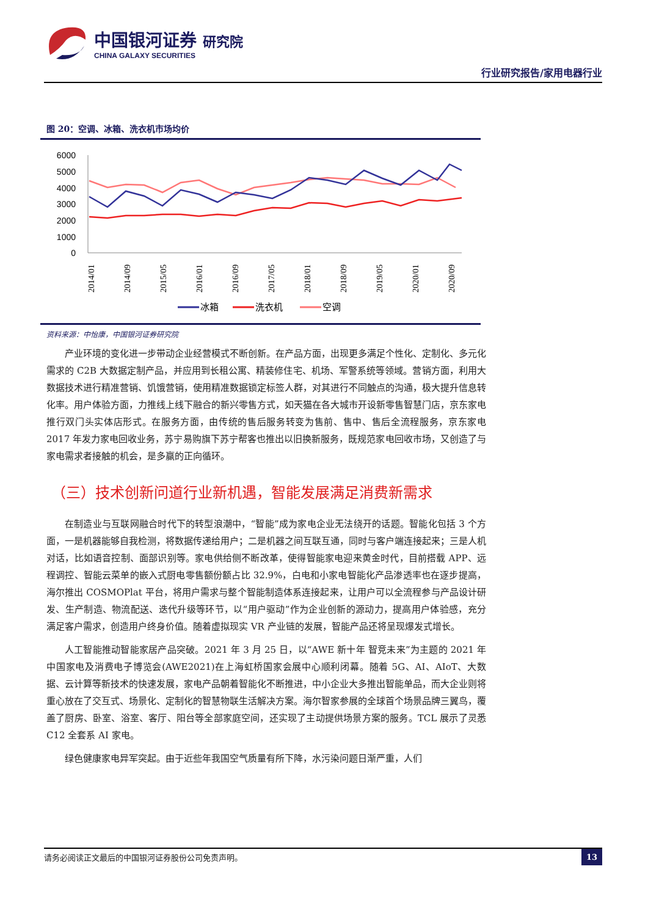中国银河证券 研究院
CHINA GALAXY SECURITIES
行业研究报告/家用电器行业
图 20：空调、冰箱、洗衣机市场均价
6000
5000
4000
3000
2000
1000
0
2014/01
2014/09
2015/05
2016/01
2016/09
2017/05
2018/01
2018/09
2019/05
2020/01
2020/09
冰箱
洗衣机
空调
资料来源：中怡康，中国银河证券研究院
产业环境的变化进一步带动企业经营模式不断创新。在产品方面，出现更多满足个性化、定制化、多元化需求的 C2B 大数据定制产品，并应用到长租公寓、精装修住宅、机场、军警系统等领域。营销方面，利用大数据技术进行精准营销、饥饿营销，使用精准数据锁定标签人群，对其进行不同触点的沟通，极大提升信息转化率。用户体验方面，力推线上线下融合的新兴零售方式，如天猫在各大城市开设新零售智慧门店，京东家电推行双门头实体店形式。在服务方面，由传统的售后服务转变为售前、售中、售后全流程服务，京东家电 2017 年发力家电回收业务，苏宁易购旗下苏宁帮客也推出以旧换新服务，既规范家电回收市场，又创造了与家电需求者接触的机会，是多赢的正向循环。
（三）技术创新问道行业新机遇，智能发展满足消费新需求
在制造业与互联网融合时代下的转型浪潮中，“智能”成为家电企业无法绕开的话题。智能化包括 3 个方面，一是机器能够自我检测，将数据传递给用户；二是机器之间互联互通，同时与客户端连接起来；三是人机对话，比如语音控制、面部识别等。家电供给侧不断改革，使得智能家电迎来黄金时代，目前搭载 APP、远程调控、智能云菜单的嵌入式厨电零售额份额占比 32.9%，白电和小家电智能化产品渗透率也在逐步提高，海尔推出 COSMOPlat 平台，将用户需求与整个智能制造体系连接起来，让用户可以全流程参与产品设计研发、生产制造、物流配送、迭代升级等环节，以“用户驱动”作为企业创新的源动力，提高用户体验感，充分满足客户需求，创造用户终身价值。随着虚拟现实 VR 产业链的发展，智能产品还将呈现爆发式增长。
人工智能推动智能家居产品突破。2021 年 3 月 25 日，以“AWE 新十年 智竞未来”为主题的 2021 年中国家电及消费电子博览会(AWE2021)在上海虹桥国家会展中心顺利闭幕。随着 5G、AI、AIoT、大数据、云计算等新技术的快速发展，家电产品朝着智能化不断推进，中小企业大多推出智能单品，而大企业则将重心放在了交互式、场景化、定制化的智慧物联生活解决方案。海尔智家参展的全球首个场景品牌三翼鸟，覆盖了厨房、卧室、浴室、客厅、阳台等全部家庭空间，还实现了主动提供场景方案的服务。TCL 展示了灵悉 C12 全套系 AI 家电。
绿色健康家电异军突起。由于近些年我国空气质量有所下降，水污染问题日渐严重，人们
请务必阅读正文最后的中国银河证券股份公司免责声明。 13